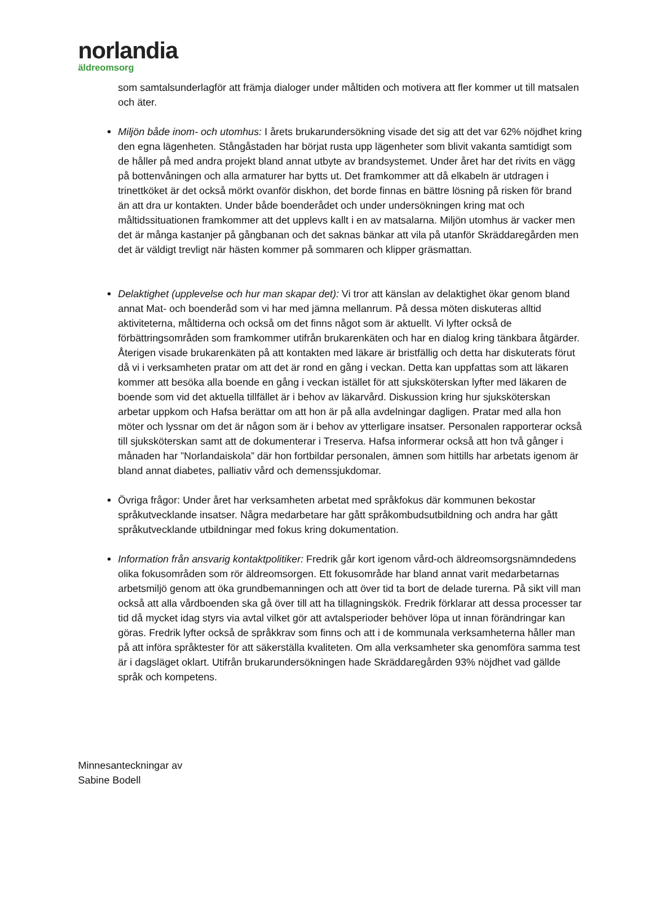norlandia
äldreomsorg
som samtalsunderlagför att främja dialoger under måltiden och motivera att fler kommer ut till matsalen och äter.
Miljön både inom- och utomhus: I årets brukarundersökning visade det sig att det var 62% nöjdhet kring den egna lägenheten. Stångåstaden har börjat rusta upp lägenheter som blivit vakanta samtidigt som de håller på med andra projekt bland annat utbyte av brandsystemet. Under året har det rivits en vägg på bottenvåningen och alla armaturer har bytts ut. Det framkommer att då elkabeln är utdragen i trinettköket är det också mörkt ovanför diskhon, det borde finnas en bättre lösning på risken för brand än att dra ur kontakten. Under både boenderådet och under undersökningen kring mat och måltidssituationen framkommer att det upplevs kallt i en av matsalarna. Miljön utomhus är vacker men det är många kastanjer på gångbanan och det saknas bänkar att vila på utanför Skräddaregården men det är väldigt trevligt när hästen kommer på sommaren och klipper gräsmattan.
Delaktighet (upplevelse och hur man skapar det): Vi tror att känslan av delaktighet ökar genom bland annat Mat- och boenderåd som vi har med jämna mellanrum. På dessa möten diskuteras alltid aktiviteterna, måltiderna och också om det finns något som är aktuellt. Vi lyfter också de förbättringsområden som framkommer utifrån brukarenkäten och har en dialog kring tänkbara åtgärder. Återigen visade brukarenkäten på att kontakten med läkare är bristfällig och detta har diskuterats förut då vi i verksamheten pratar om att det är rond en gång i veckan. Detta kan uppfattas som att läkaren kommer att besöka alla boende en gång i veckan istället för att sjuksköterskan lyfter med läkaren de boende som vid det aktuella tillfället är i behov av läkarvård. Diskussion kring hur sjuksköterskan arbetar uppkom och Hafsa berättar om att hon är på alla avdelningar dagligen. Pratar med alla hon möter och lyssnar om det är någon som är i behov av ytterligare insatser. Personalen rapporterar också till sjuksköterskan samt att de dokumenterar i Treserva. Hafsa informerar också att hon två gånger i månaden har ”Norlandaiskola” där hon fortbildar personalen, ämnen som hittills har arbetats igenom är bland annat diabetes, palliativ vård och demenssjukdomar.
Övriga frågor: Under året har verksamheten arbetat med språkfokus där kommunen bekostar språkutvecklande insatser. Några medarbetare har gått språkombudsutbildning och andra har gått språkutvecklande utbildningar med fokus kring dokumentation.
Information från ansvarig kontaktpolitiker: Fredrik går kort igenom vård-och äldreomsorgsnämndedens olika fokusområden som rör äldreomsorgen. Ett fokusområde har bland annat varit medarbetarnas arbetsmiljö genom att öka grundbemanningen och att över tid ta bort de delade turerna. På sikt vill man också att alla vårdboenden ska gå över till att ha tillagningskök. Fredrik förklarar att dessa processer tar tid då mycket idag styrs via avtal vilket gör att avtalsperioder behöver löpa ut innan förändringar kan göras. Fredrik lyfter också de språkkrav som finns och att i de kommunala verksamheterna håller man på att införa språktester för att säkerställa kvaliteten. Om alla verksamheter ska genomföra samma test är i dagsläget oklart. Utifrån brukarundersökningen hade Skräddaregården 93% nöjdhet vad gällde språk och kompetens.
Minnesanteckningar av
Sabine Bodell